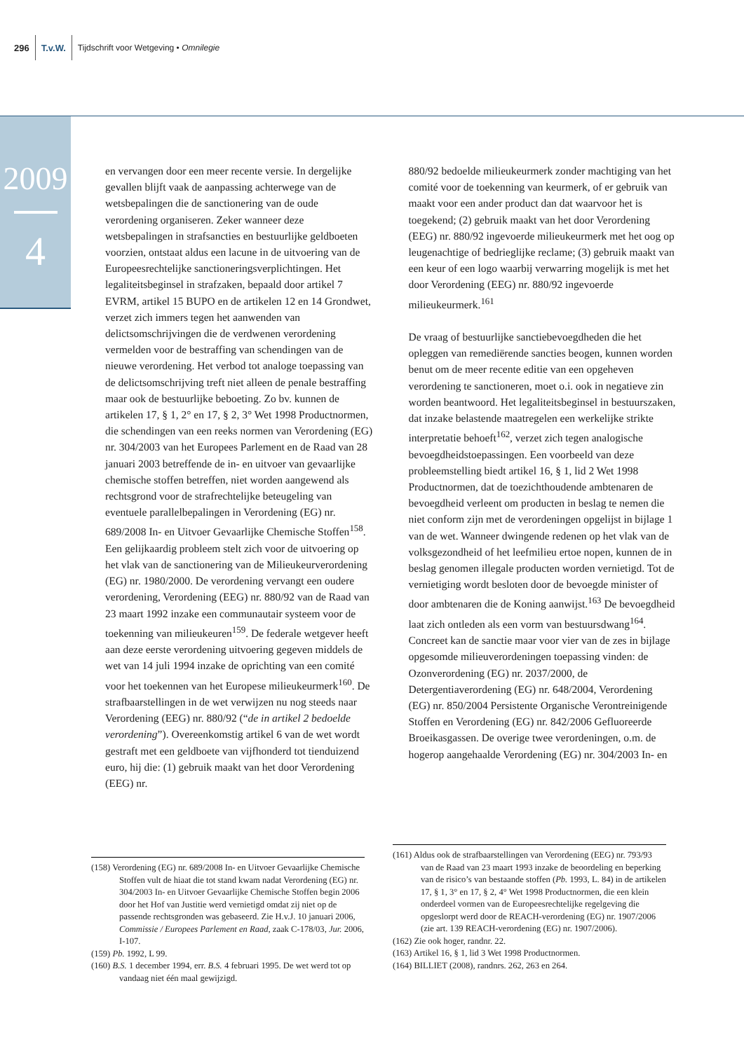296 T.v.W. Tijdschrift voor Wetgeving • Omnilegie
2009
4
en vervangen door een meer recente versie. In dergelijke gevallen blijft vaak de aanpassing achterwege van de wetsbepalingen die de sanctionering van de oude verordening organiseren. Zeker wanneer deze wetsbepalingen in strafsancties en bestuurlijke geldboeten voorzien, ontstaat aldus een lacune in de uitvoering van de Europeesrechtelijke sanctioneringsverplichtingen. Het legaliteitsbeginsel in strafzaken, bepaald door artikel 7 EVRM, artikel 15 BUPO en de artikelen 12 en 14 Grondwet, verzet zich immers tegen het aanwenden van delictsomschrijvingen die de verdwenen verordening vermelden voor de bestraffing van schendingen van de nieuwe verordening. Het verbod tot analoge toepassing van de delictsomschrijving treft niet alleen de penale bestraffing maar ook de bestuurlijke beboeting. Zo bv. kunnen de artikelen 17, § 1, 2° en 17, § 2, 3° Wet 1998 Productnormen, die schendingen van een reeks normen van Verordening (EG) nr. 304/2003 van het Europees Parlement en de Raad van 28 januari 2003 betreffende de in- en uitvoer van gevaarlijke chemische stoffen betreffen, niet worden aangewend als rechtsgrond voor de strafrechtelijke beteugeling van eventuele parallelbepalingen in Verordening (EG) nr. 689/2008 In- en Uitvoer Gevaarlijke Chemische Stoffen<sup>158</sup>. Een gelijkaardig probleem stelt zich voor de uitvoering op het vlak van de sanctionering van de Milieukeurverordening (EG) nr. 1980/2000. De verordening vervangt een oudere verordening, Verordening (EEG) nr. 880/92 van de Raad van 23 maart 1992 inzake een communautair systeem voor de toekenning van milieukeuren<sup>159</sup>. De federale wetgever heeft aan deze eerste verordening uitvoering gegeven middels de wet van 14 juli 1994 inzake de oprichting van een comité voor het toekennen van het Europese milieukeurmerk<sup>160</sup>. De strafbaarstellingen in de wet verwijzen nu nog steeds naar Verordening (EEG) nr. 880/92 (“de in artikel 2 bedoelde verordening”). Overeenkomstig artikel 6 van de wet wordt gestraft met een geldboete van vijfhonderd tot tienduizend euro, hij die: (1) gebruik maakt van het door Verordening (EEG) nr.
880/92 bedoelde milieukeurmerk zonder machtiging van het comité voor de toekenning van keurmerk, of er gebruik van maakt voor een ander product dan dat waarvoor het is toegekend; (2) gebruik maakt van het door Verordening (EEG) nr. 880/92 ingevoerde milieukeurmerk met het oog op leugenachtige of bedrieglijke reclame; (3) gebruik maakt van een keur of een logo waarbij verwarring mogelijk is met het door Verordening (EEG) nr. 880/92 ingevoerde milieukeurmerk.<sup>161</sup>
De vraag of bestuurlijke sanctiebevoegdheden die het opleggen van remediërende sancties beogen, kunnen worden benut om de meer recente editie van een opgeheven verordening te sanctioneren, moet o.i. ook in negatieve zin worden beantwoord. Het legaliteitsbeginsel in bestuurszaken, dat inzake belastende maatregelen een werkelijke strikte interpretatie behoeft<sup>162</sup>, verzet zich tegen analogische bevoegdheidstoepassingen. Een voorbeeld van deze probleemstelling biedt artikel 16, § 1, lid 2 Wet 1998 Productnormen, dat de toezichthoudende ambtenaren de bevoegdheid verleent om producten in beslag te nemen die niet conform zijn met de verordeningen opgelijst in bijlage 1 van de wet. Wanneer dwingende redenen op het vlak van de volksgezondheid of het leefmilieu ertoe nopen, kunnen de in beslag genomen illegale producten worden vernietigd. Tot de vernietiging wordt besloten door de bevoegde minister of door ambtenaren die de Koning aanwijst.<sup>163</sup> De bevoegdheid laat zich ontleden als een vorm van bestuursdwang<sup>164</sup>. Concreet kan de sanctie maar voor vier van de zes in bijlage opgesomde milieuverordeningen toepassing vinden: de Ozonverordening (EG) nr. 2037/2000, de Detergentiaverordening (EG) nr. 648/2004, Verordening (EG) nr. 850/2004 Persistente Organische Verontreinigende Stoffen en Verordening (EG) nr. 842/2006 Gefluoreerde Broeikasgassen. De overige twee verordeningen, o.m. de hogerop aangehaalde Verordening (EG) nr. 304/2003 In- en
(158) Verordening (EG) nr. 689/2008 In- en Uitvoer Gevaarlijke Chemische Stoffen vult de hiaat die tot stand kwam nadat Verordening (EG) nr. 304/2003 In- en Uitvoer Gevaarlijke Chemische Stoffen begin 2006 door het Hof van Justitie werd vernietigd omdat zij niet op de passende rechtsgronden was gebaseerd. Zie H.v.J. 10 januari 2006, Commissie / Europees Parlement en Raad, zaak C-178/03, Jur. 2006, I-107.
(159) Pb. 1992, L 99.
(160) B.S. 1 december 1994, err. B.S. 4 februari 1995. De wet werd tot op vandaag niet één maal gewijzigd.
(161) Aldus ook de strafbaarstellingen van Verordening (EEG) nr. 793/93 van de Raad van 23 maart 1993 inzake de beoordeling en beperking van de risico’s van bestaande stoffen (Pb. 1993, L. 84) in de artikelen 17, § 1, 3° en 17, § 2, 4° Wet 1998 Productnormen, die een klein onderdeel vormen van de Europeesrechtelijke regelgeving die opgeslorpt werd door de REACH-verordening (EG) nr. 1907/2006 (zie art. 139 REACH-verordening (EG) nr. 1907/2006).
(162) Zie ook hoger, randnr. 22.
(163) Artikel 16, § 1, lid 3 Wet 1998 Productnormen.
(164) BILLIET (2008), randnrs. 262, 263 en 264.